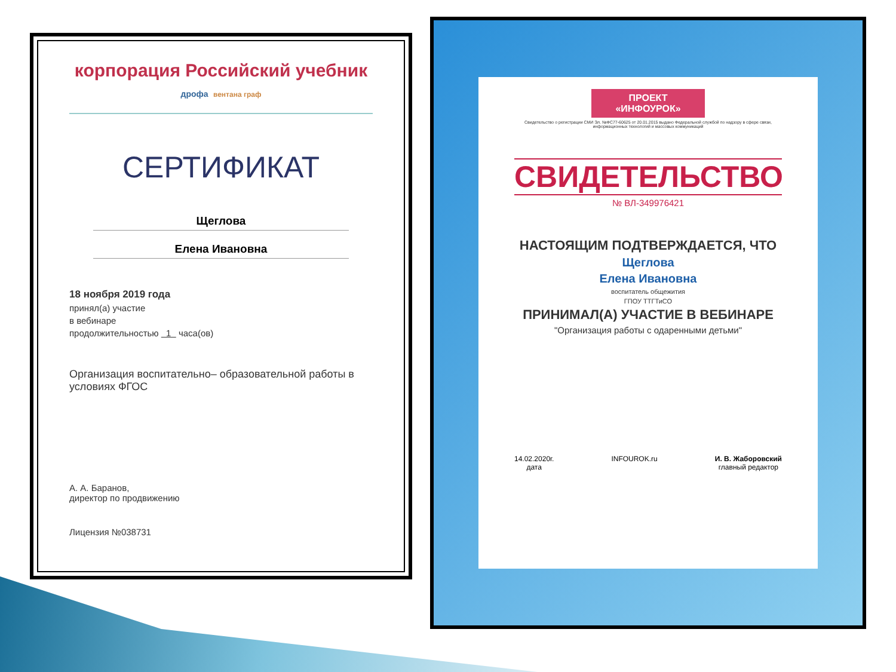корпорация Российский учебник дрофа вентана граф
СЕРТИФИКАТ
Щеглова
Елена Ивановна
18 ноября 2019 года
принял(а) участие
в вебинаре
продолжительностью 1 часа(ов)
Организация воспитательно– образовательной работы в условиях ФГОС
А. А. Баранов,
директор по продвижению
Лицензия №038731
ПРОЕКТ
«ИНФОУРОК»
Свидетельство о регистрации СМИ Эл. №ФС77-60625 от 20.01.2015 выдано Федеральной службой по надзору в сфере связи, информационных технологий и массовых коммуникаций
СВИДЕТЕЛЬСТВО
№ ВЛ-349976421
НАСТОЯЩИМ ПОДТВЕРЖДАЕТСЯ, ЧТО
Щеглова
Елена Ивановна
воспитатель общежития
ГПОУ ТТГТиСО
ПРИНИМАЛ(А) УЧАСТИЕ В ВЕБИНАРЕ
"Организация работы с одаренными детьми"
14.02.2020г.
дата
INFOUROK.ru И. В. Жаборовский
главный редактор